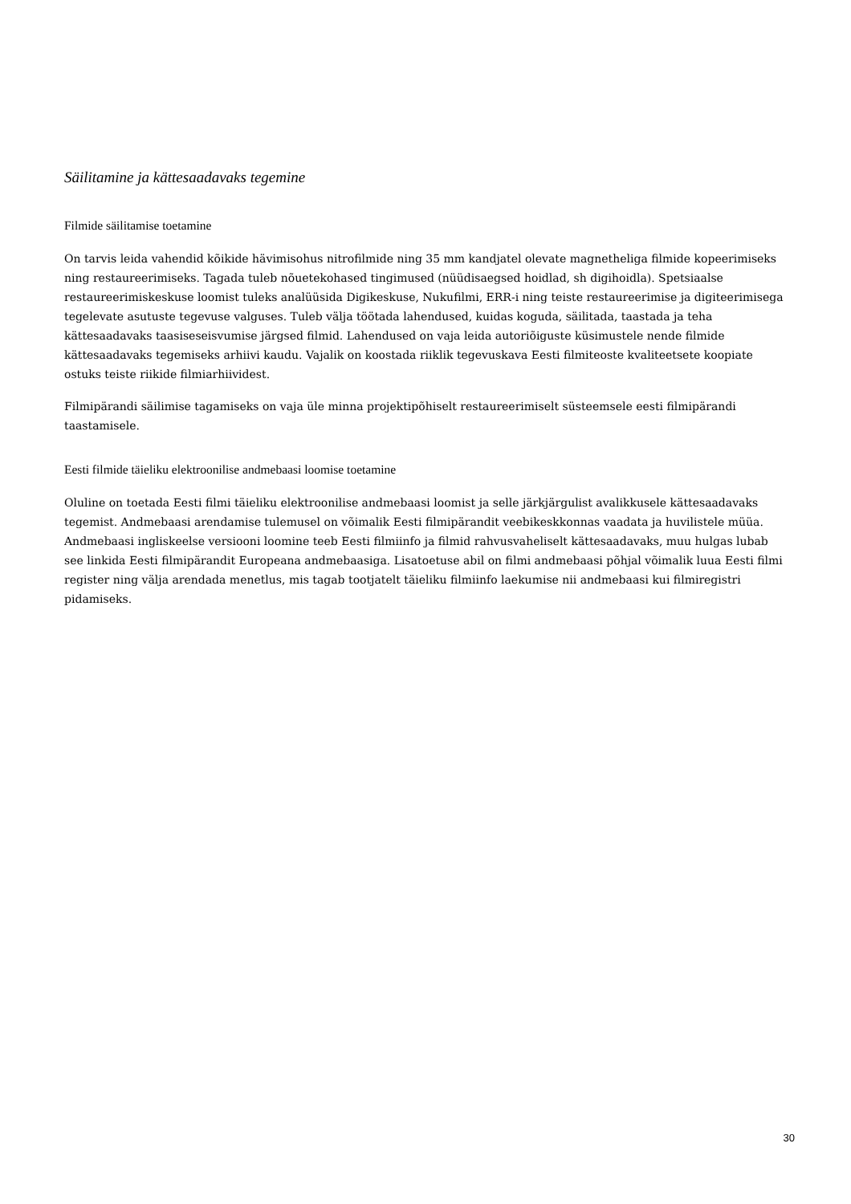Säilitamine ja kättesaadavaks tegemine
Filmide säilitamise toetamine
On tarvis leida vahendid kõikide hävimisohus nitrofilmide ning 35 mm kandjatel olevate magnetheliga filmide kopeerimiseks ning restaureerimiseks. Tagada tuleb nõuetekohased tingimused (nüüdisaegsed hoidlad, sh digihoidla). Spetsiaalse restaureerimiskeskuse loomist tuleks analüüsida Digikeskuse, Nukufilmi, ERR-i ning teiste restaureerimise ja digiteerimisega tegelevate asutuste tegevuse valguses. Tuleb välja töötada lahendused, kuidas koguda, säilitada, taastada ja teha kättesaadavaks taasiseseisvumise järgsed filmid. Lahendused on vaja leida autoriõiguste küsimustele nende filmide kättesaadavaks tegemiseks arhiivi kaudu. Vajalik on koostada riiklik tegevuskava Eesti filmiteoste kvaliteetsete koopiate ostuks teiste riikide filmiarhiividest.
Filmipärandi säilimise tagamiseks on vaja üle minna projektipõhiselt restaureerimiselt süsteemsele eesti filmipärandi taastamisele.
Eesti filmide täieliku elektroonilise andmebaasi loomise toetamine
Oluline on toetada Eesti filmi täieliku elektroonilise andmebaasi loomist ja selle järkjärgulist avalikkusele kättesaadavaks tegemist. Andmebaasi arendamise tulemusel on võimalik Eesti filmipärandit veebikeskkonnas vaadata ja huvilistele müüa. Andmebaasi ingliskeelse versiooni loomine teeb Eesti filmiinfo ja filmid rahvusvaheliselt kättesaadavaks, muu hulgas lubab see linkida Eesti filmipärandit Europeana andmebaasiga. Lisatoetuse abil on filmi andmebaasi põhjal võimalik luua Eesti filmi register ning välja arendada menetlus, mis tagab tootjatelt täieliku filmiinfo laekumise nii andmebaasi kui filmiregistri pidamiseks.
30